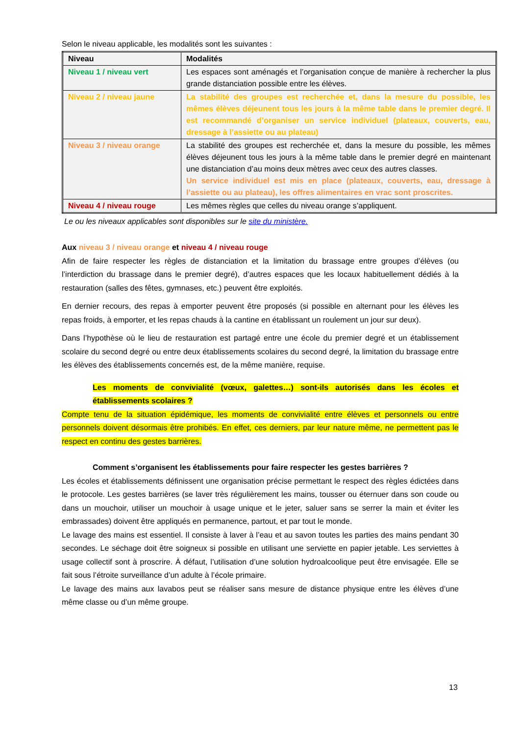Selon le niveau applicable, les modalités sont les suivantes :
| Niveau | Modalités |
| --- | --- |
| Niveau 1 / niveau vert | Les espaces sont aménagés et l’organisation conçue de manière à rechercher la plus grande distanciation possible entre les élèves. |
| Niveau 2 / niveau jaune | La stabilité des groupes est recherchée et, dans la mesure du possible, les mêmes élèves déjeunent tous les jours à la même table dans le premier degré. Il est recommandé d’organiser un service individuel (plateaux, couverts, eau, dressage à l’assiette ou au plateau) |
| Niveau 3 / niveau orange | La stabilité des groupes est recherchée et, dans la mesure du possible, les mêmes élèves déjeunent tous les jours à la même table dans le premier degré en maintenant une distanciation d’au moins deux mètres avec ceux des autres classes. Un service individuel est mis en place (plateaux, couverts, eau, dressage à l’assiette ou au plateau), les offres alimentaires en vrac sont proscrites. |
| Niveau 4 / niveau rouge | Les mêmes règles que celles du niveau orange s’appliquent. |
Le ou les niveaux applicables sont disponibles sur le site du ministère.
Aux niveau 3 / niveau orange et niveau 4 / niveau rouge
Afin de faire respecter les règles de distanciation et la limitation du brassage entre groupes d’élèves (ou l’interdiction du brassage dans le premier degré), d’autres espaces que les locaux habituellement dédiés à la restauration (salles des fêtes, gymnases, etc.) peuvent être exploités.
En dernier recours, des repas à emporter peuvent être proposés (si possible en alternant pour les élèves les repas froids, à emporter, et les repas chauds à la cantine en établissant un roulement un jour sur deux).
Dans l’hypothèse où le lieu de restauration est partagé entre une école du premier degré et un établissement scolaire du second degré ou entre deux établissements scolaires du second degré, la limitation du brassage entre les élèves des établissements concernés est, de la même manière, requise.
Les moments de convivialité (vœux, galettes…) sont-ils autorisés dans les écoles et établissements scolaires ?
Compte tenu de la situation épidémique, les moments de convivialité entre élèves et personnels ou entre personnels doivent désormais être prohibés. En effet, ces derniers, par leur nature même, ne permettent pas le respect en continu des gestes barrières.
Comment s’organisent les établissements pour faire respecter les gestes barrières ?
Les écoles et établissements définissent une organisation précise permettant le respect des règles édictées dans le protocole. Les gestes barrières (se laver très régulièrement les mains, tousser ou éternuer dans son coude ou dans un mouchoir, utiliser un mouchoir à usage unique et le jeter, saluer sans se serrer la main et éviter les embrassades) doivent être appliqués en permanence, partout, et par tout le monde.
Le lavage des mains est essentiel. Il consiste à laver à l’eau et au savon toutes les parties des mains pendant 30 secondes. Le séchage doit être soigneux si possible en utilisant une serviette en papier jetable. Les serviettes à usage collectif sont à proscrire. À défaut, l’utilisation d’une solution hydroalcoolique peut être envisagée. Elle se fait sous l’étroite surveillance d’un adulte à l’école primaire.
Le lavage des mains aux lavabos peut se réaliser sans mesure de distance physique entre les élèves d’une même classe ou d’un même groupe.
13